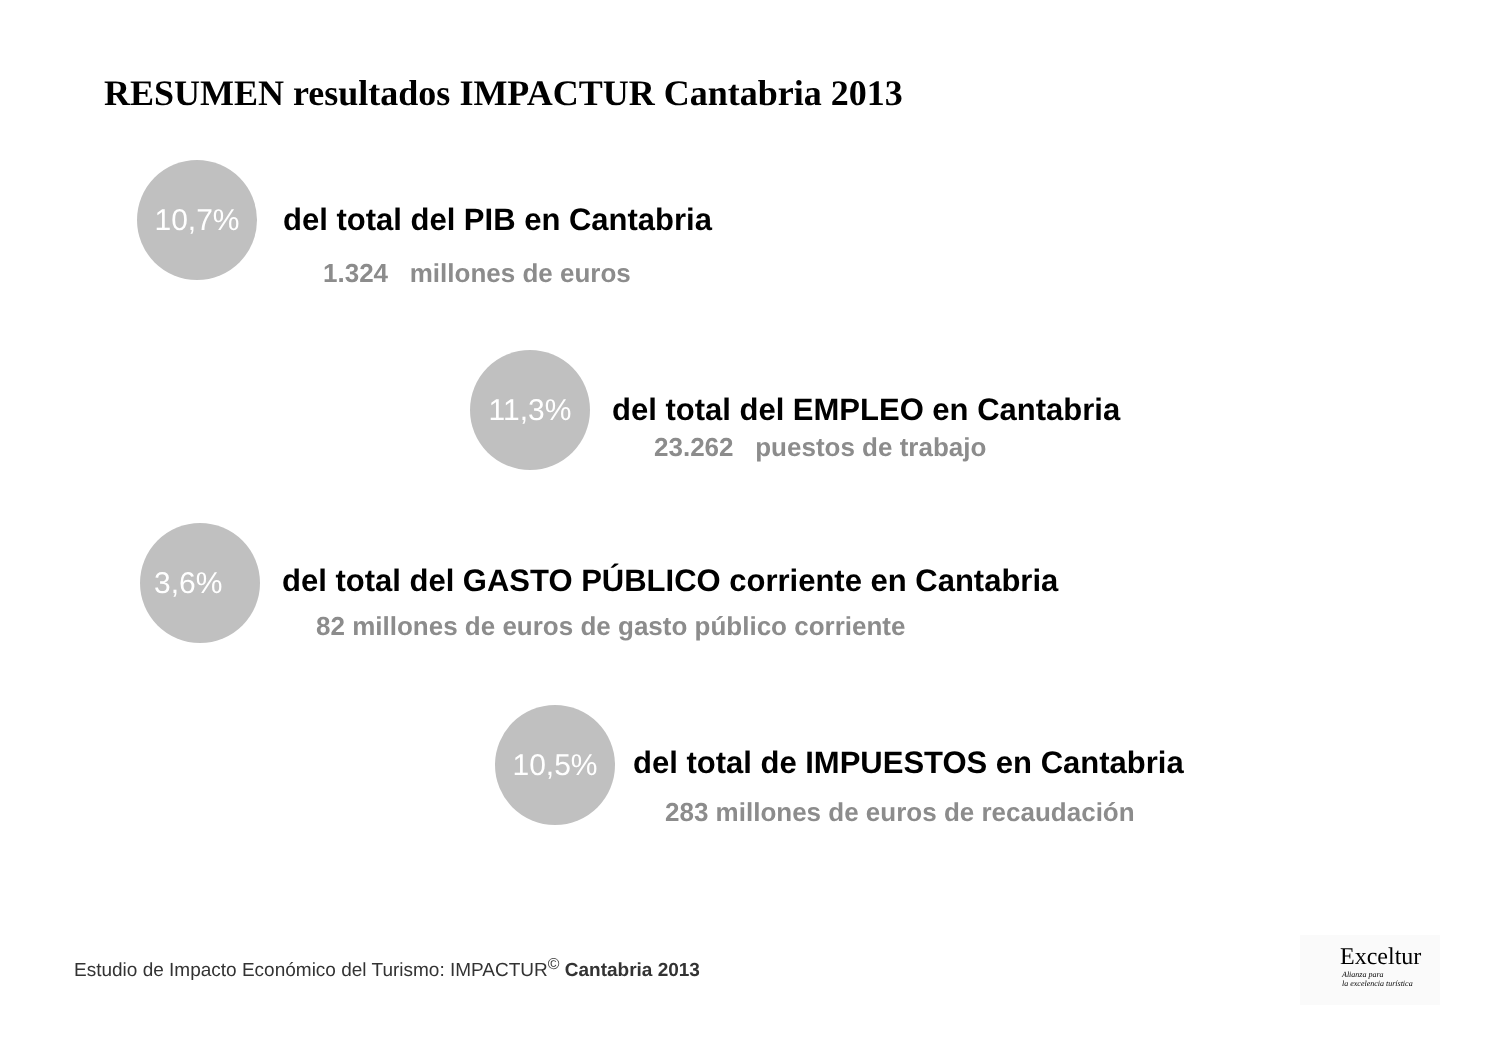RESUMEN resultados IMPACTUR Cantabria 2013
10,7%
del total del PIB en Cantabria
1.324 millones de euros
11,3%
del total del EMPLEO en Cantabria
23.262 puestos de trabajo
3,6%
del total del GASTO PÚBLICO corriente en Cantabria
82 millones de euros de gasto público corriente
10,5%
del total de IMPUESTOS en Cantabria
283 millones de euros de recaudación
Estudio de Impacto Económico del Turismo: IMPACTUR<sup>©</sup> Cantabria 2013
Exceltur
Alianza para
la excelencia turística